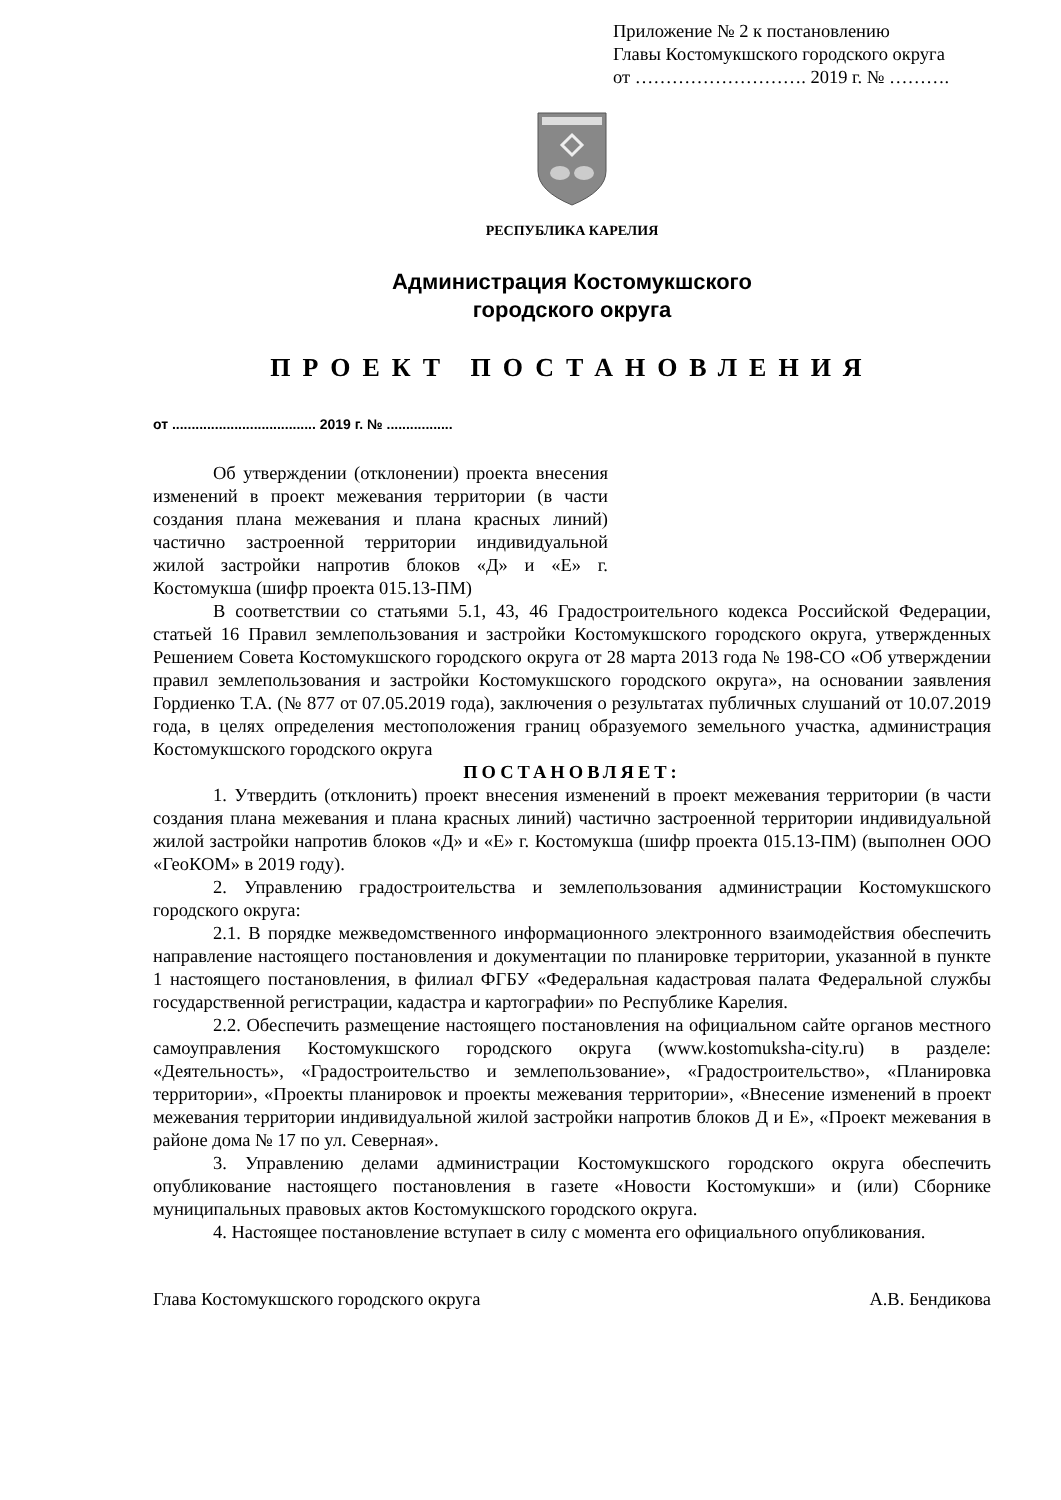Приложение № 2 к постановлению
Главы Костомукшского городского округа
от ………………………. 2019 г. № ……….
РЕСПУБЛИКА КАРЕЛИЯ
Администрация Костомукшского
городского округа
ПРОЕКТ ПОСТАНОВЛЕНИЯ
от ..................................... 2019 г. № .................
Об утверждении (отклонении) проекта внесения изменений в проект межевания территории (в части создания плана межевания и плана красных линий) частично застроенной территории индивидуальной жилой застройки напротив блоков «Д» и «Е» г. Костомукша (шифр проекта 015.13-ПМ)
В соответствии со статьями 5.1, 43, 46 Градостроительного кодекса Российской Федерации, статьей 16 Правил землепользования и застройки Костомукшского городского округа, утвержденных Решением Совета Костомукшского городского округа от 28 марта 2013 года № 198-СО «Об утверждении правил землепользования и застройки Костомукшского городского округа», на основании заявления Гордиенко Т.А. (№ 877 от 07.05.2019 года), заключения о результатах публичных слушаний от 10.07.2019 года, в целях определения местоположения границ образуемого земельного участка, администрация Костомукшского городского округа
ПОСТАНОВЛЯЕТ:
1. Утвердить (отклонить) проект внесения изменений в проект межевания территории (в части создания плана межевания и плана красных линий) частично застроенной территории индивидуальной жилой застройки напротив блоков «Д» и «Е» г. Костомукша (шифр проекта 015.13-ПМ) (выполнен ООО «ГеоКОМ» в 2019 году).
2. Управлению градостроительства и землепользования администрации Костомукшского городского округа:
2.1. В порядке межведомственного информационного электронного взаимодействия обеспечить направление настоящего постановления и документации по планировке территории, указанной в пункте 1 настоящего постановления, в филиал ФГБУ «Федеральная кадастровая палата Федеральной службы государственной регистрации, кадастра и картографии» по Республике Карелия.
2.2. Обеспечить размещение настоящего постановления на официальном сайте органов местного самоуправления Костомукшского городского округа (www.kostomuksha-city.ru) в разделе: «Деятельность», «Градостроительство и землепользование», «Градостроительство», «Планировка территории», «Проекты планировок и проекты межевания территории», «Внесение изменений в проект межевания территории индивидуальной жилой застройки напротив блоков Д и Е», «Проект межевания в районе дома № 17 по ул. Северная».
3. Управлению делами администрации Костомукшского городского округа обеспечить опубликование настоящего постановления в газете «Новости Костомукши» и (или) Сборнике муниципальных правовых актов Костомукшского городского округа.
4. Настоящее постановление вступает в силу с момента его официального опубликования.
Глава Костомукшского городского округа А.В. Бендикова